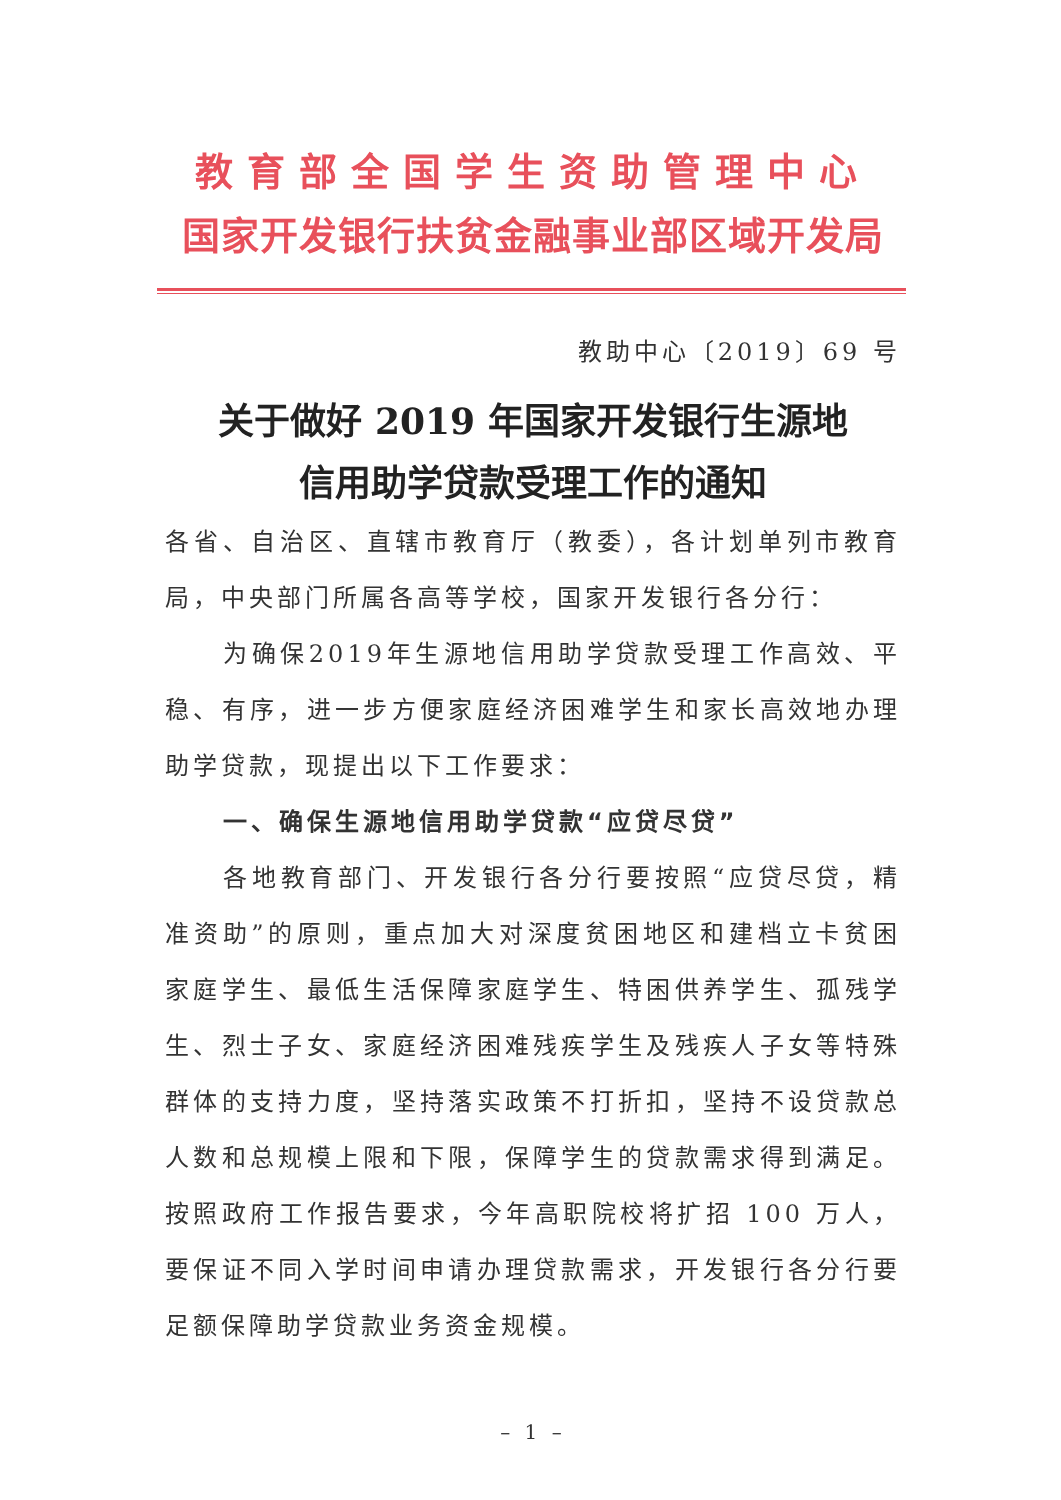教育部全国学生资助管理中心
国家开发银行扶贫金融事业部区域开发局
教助中心〔2019〕69 号
关于做好 2019 年国家开发银行生源地
信用助学贷款受理工作的通知
各省、自治区、直辖市教育厅（教委），各计划单列市教育局，中央部门所属各高等学校，国家开发银行各分行：
为确保2019年生源地信用助学贷款受理工作高效、平稳、有序，进一步方便家庭经济困难学生和家长高效地办理助学贷款，现提出以下工作要求：
一、确保生源地信用助学贷款“应贷尽贷”
各地教育部门、开发银行各分行要按照“应贷尽贷，精准资助”的原则，重点加大对深度贫困地区和建档立卡贫困家庭学生、最低生活保障家庭学生、特困供养学生、孤残学生、烈士子女、家庭经济困难残疾学生及残疾人子女等特殊群体的支持力度，坚持落实政策不打折扣，坚持不设贷款总人数和总规模上限和下限，保障学生的贷款需求得到满足。按照政府工作报告要求，今年高职院校将扩招 100 万人，要保证不同入学时间申请办理贷款需求，开发银行各分行要足额保障助学贷款业务资金规模。
– 1 –